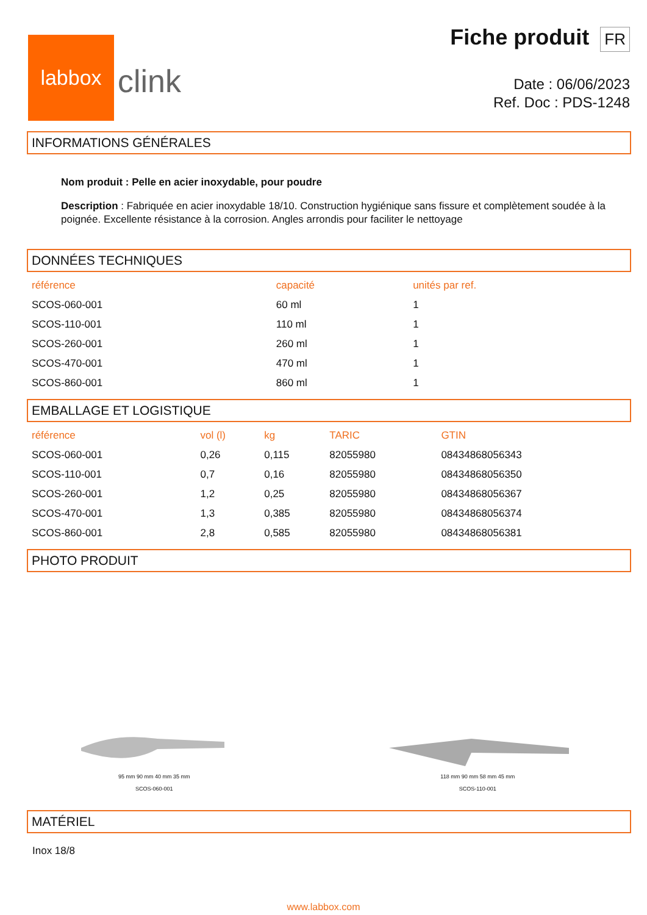labbox
clink
Fiche produit FR
Date : 06/06/2023
Ref. Doc : PDS-1248
INFORMATIONS GÉNÉRALES
Nom produit : Pelle en acier inoxydable, pour poudre
Description : Fabriquée en acier inoxydable 18/10. Construction hygiénique sans fissure et complètement soudée à la poignée. Excellente résistance à la corrosion. Angles arrondis pour faciliter le nettoyage
DONNÉES TECHNIQUES
| référence | capacité | unités par ref. |
| --- | --- | --- |
| SCOS-060-001 | 60 ml | 1 |
| SCOS-110-001 | 110 ml | 1 |
| SCOS-260-001 | 260 ml | 1 |
| SCOS-470-001 | 470 ml | 1 |
| SCOS-860-001 | 860 ml | 1 |
EMBALLAGE ET LOGISTIQUE
| référence | vol (l) | kg | TARIC | GTIN |
| --- | --- | --- | --- | --- |
| SCOS-060-001 | 0,26 | 0,115 | 82055980 | 08434868056343 |
| SCOS-110-001 | 0,7 | 0,16 | 82055980 | 08434868056350 |
| SCOS-260-001 | 1,2 | 0,25 | 82055980 | 08434868056367 |
| SCOS-470-001 | 1,3 | 0,385 | 82055980 | 08434868056374 |
| SCOS-860-001 | 2,8 | 0,585 | 82055980 | 08434868056381 |
PHOTO PRODUIT
95 mm 90 mm 40 mm 35 mm
SCOS-060-001
118 mm 90 mm 58 mm 45 mm
SCOS-110-001
MATÉRIEL
Inox 18/8
www.labbox.com